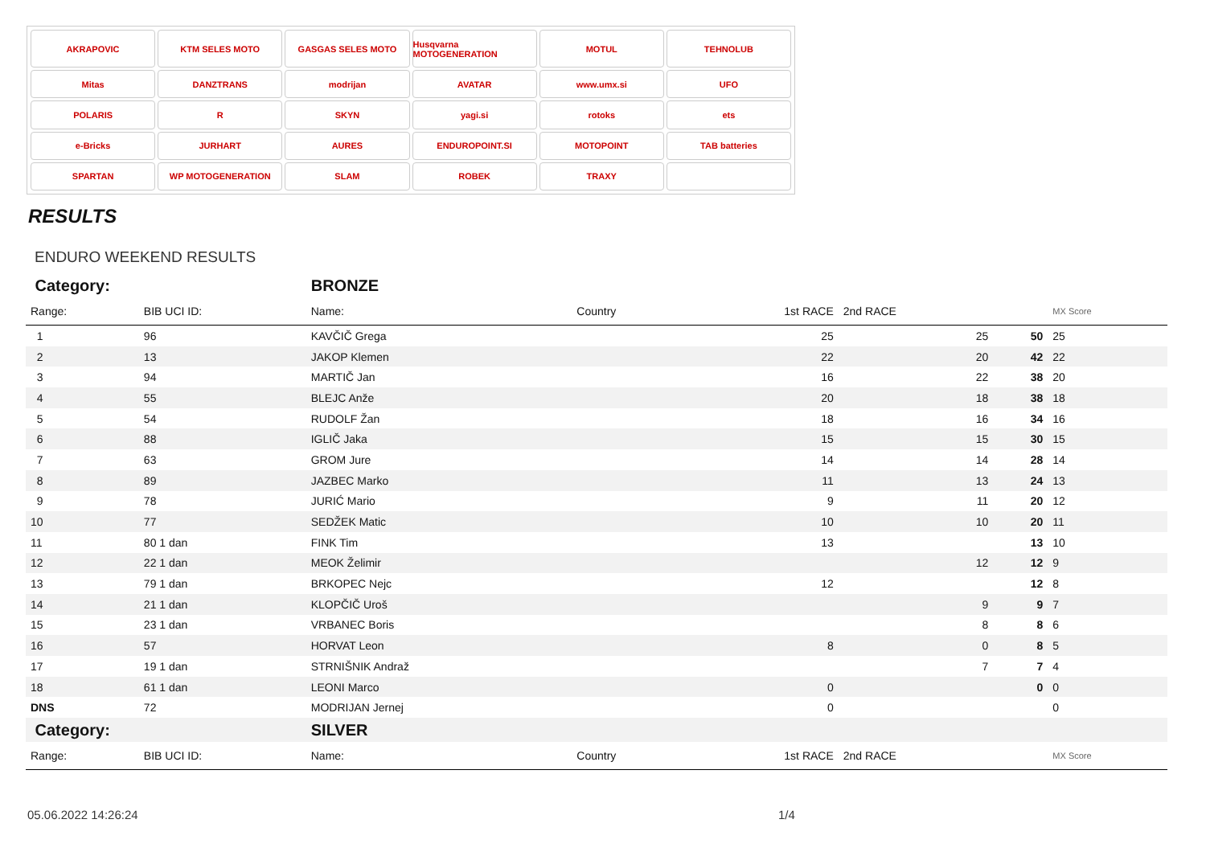AKRAPOVIC
KTM SELES MOTO
GASGAS SELES MOTO
Husqvarna MOTOGENERATION
MOTUL
TEHNOLUB
Mitas
DANZTRANS
modrijan
AVATAR
www.umx.si
UFO
POLARIS
R
SKYN
yagi.si
rotoks
ets
e-Bricks
JURHART
AURES
ENDUROPOINT.SI
MOTOPOINT
TAB batteries
SPARTAN
WP MOTOGENERATION
SLAM
ROBEK
TRAXY
RESULTS
ENDURO WEEKEND RESULTS
| Category: | | BRONZE | | | | | |
| Range: | BIB UCI ID: | Name: | Country | 1st RACE | 2nd RACE | | MX Score |
| 1 | 96 | KAVČIČ Grega | | 25 | 25 | 50 | 25 |
| 2 | 13 | JAKOP Klemen | | 22 | 20 | 42 | 22 |
| 3 | 94 | MARTIČ Jan | | 16 | 22 | 38 | 20 |
| 4 | 55 | BLEJC Anže | | 20 | 18 | 38 | 18 |
| 5 | 54 | RUDOLF Žan | | 18 | 16 | 34 | 16 |
| 6 | 88 | IGLIČ Jaka | | 15 | 15 | 30 | 15 |
| 7 | 63 | GROM Jure | | 14 | 14 | 28 | 14 |
| 8 | 89 | JAZBEC Marko | | 11 | 13 | 24 | 13 |
| 9 | 78 | JURIĆ Mario | | 9 | 11 | 20 | 12 |
| 10 | 77 | SEDŽEK Matic | | 10 | 10 | 20 | 11 |
| 11 | 80 1 dan | FINK Tim | | 13 | | 13 | 10 |
| 12 | 22 1 dan | MEOK Želimir | | | 12 | 12 | 9 |
| 13 | 79 1 dan | BRKOPEC Nejc | | 12 | | 12 | 8 |
| 14 | 21 1 dan | KLOPČIČ Uroš | | | 9 | 9 | 7 |
| 15 | 23 1 dan | VRBANEC Boris | | | 8 | 8 | 6 |
| 16 | 57 | HORVAT Leon | | 8 | 0 | 8 | 5 |
| 17 | 19 1 dan | STRNIŠNIK Andraž | | | 7 | 7 | 4 |
| 18 | 61 1 dan | LEONI Marco | | 0 | | 0 | 0 |
| DNS | 72 | MODRIJAN Jernej | | 0 | | | 0 |
| Category: | | SILVER | | | | | |
| Range: | BIB UCI ID: | Name: | Country | 1st RACE | 2nd RACE | | MX Score |
05.06.2022 14:26:24 1/4